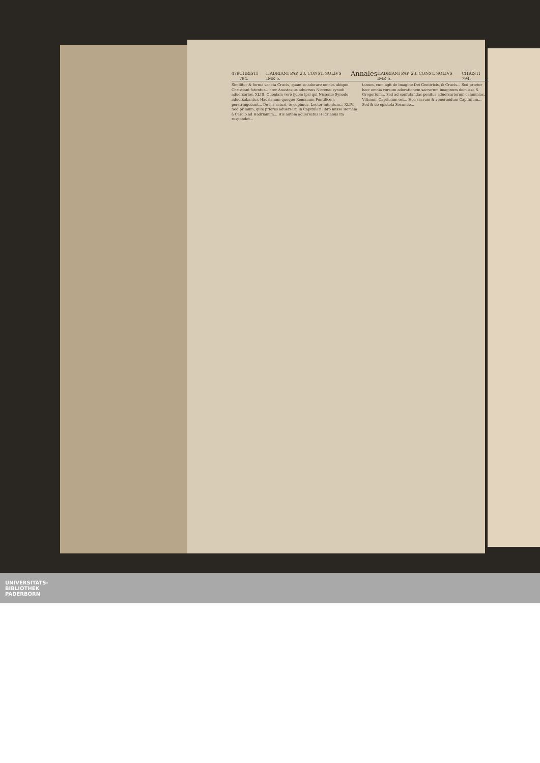479 CHRISTI 794. HADRIANI PAP. 23. CONST. SOLIVS IMP. 5. Annales HADRIANI PAP. 23. CONST. SOLIVS IMP. 5. CHRISTI 794.
Similiter & forma sancta Crucis, quam se adorare omnes ubique Christiani fatentur... hæc Anastasius aduersus Nicænæ synodi aduersarios. XLIII. Quoniam verò ijdem ipsi qui Nicænæ Synodo aduersabantur, Hadrianum quoque Romanum Pontificem perstringebant... De his acturi, te cupimus, Lector intentum... XLIV. Sed primum, quæ priores aduersarij in Capitulari libro misso Romam à Carolo ad Hadrianum... His autem aduersatus Hadrianus ita respondet...
tanum, cum agit de imagine Dei Genitricis, & Crucis... Sed præter hæc omnia rursum adorationem sacrarum imaginum docuisse S. Gregorium... Sed ad confutandas penitus aduersariorum calumnias... Vltimum Capitulum est... Hoc sacrum & venerandum Capitulum... Sed & de epistola Secundo...
UNIVERSITÄTS-
BIBLIOTHEK
PADERBORN